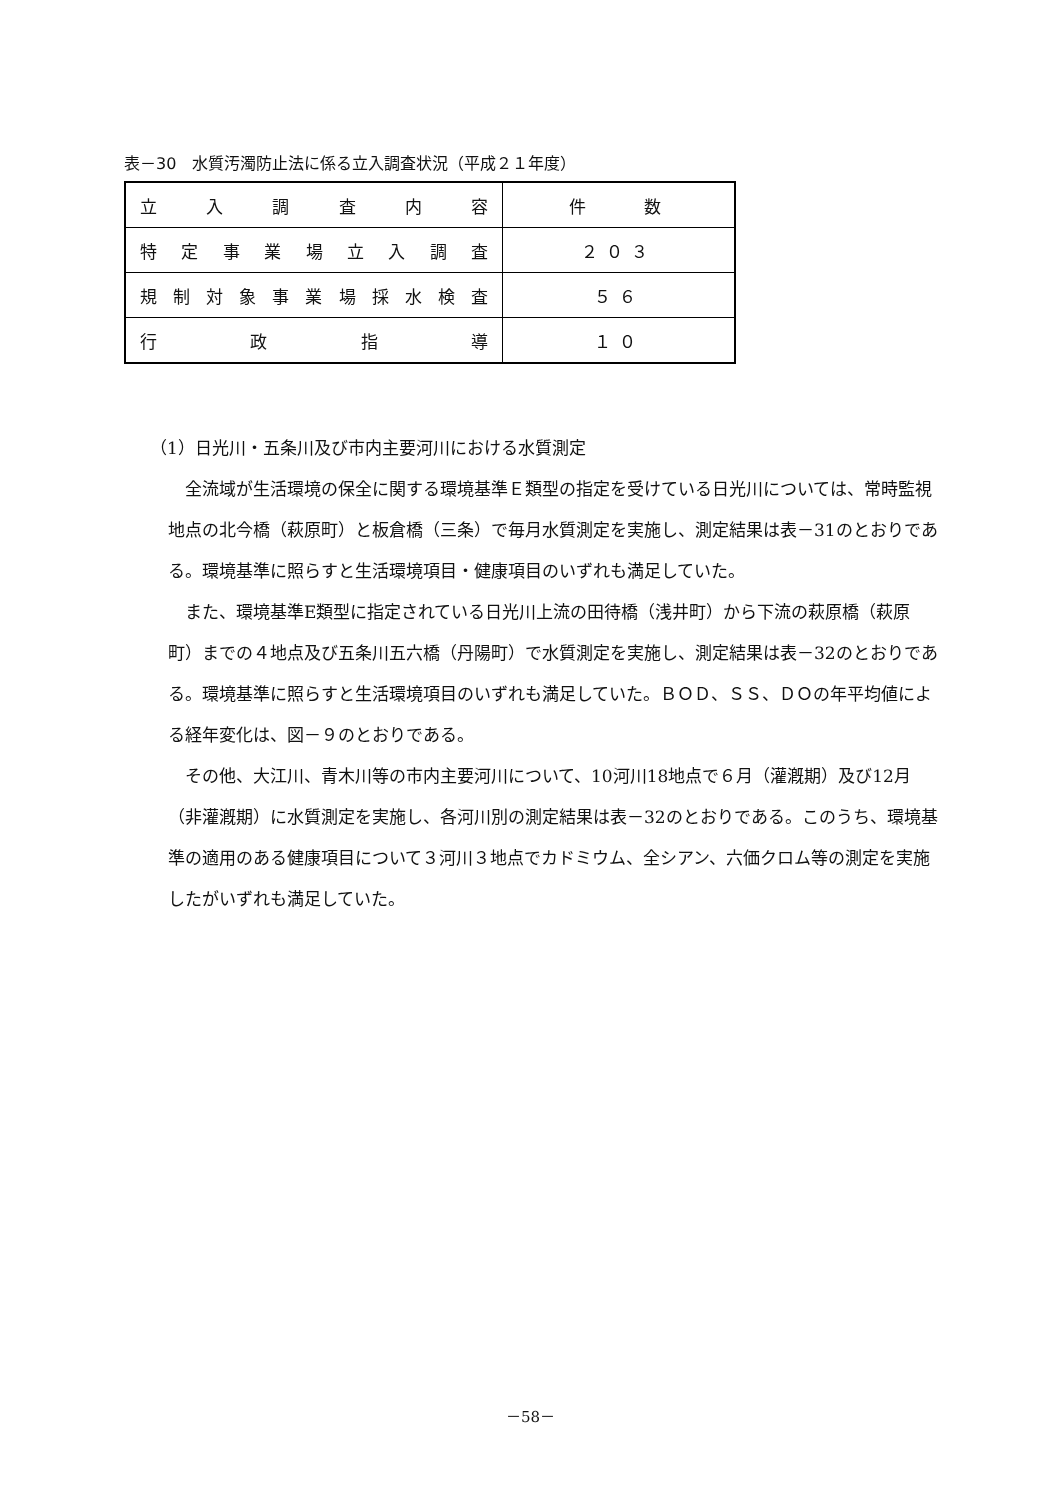表－30　水質汚濁防止法に係る立入調査状況（平成２１年度）
| 立 入 調 査 内 容 | 件 数 |
| 特定事業場立入調査 | ２０３ |
| 規制対象事業場採水検査 | ５６ |
| 行 政 指 導 | １０ |
（1）日光川・五条川及び市内主要河川における水質測定
全流域が生活環境の保全に関する環境基準Ｅ類型の指定を受けている日光川については、常時監視地点の北今橋（萩原町）と板倉橋（三条）で毎月水質測定を実施し、測定結果は表－31のとおりである。環境基準に照らすと生活環境項目・健康項目のいずれも満足していた。
また、環境基準E類型に指定されている日光川上流の田待橋（浅井町）から下流の萩原橋（萩原町）までの４地点及び五条川五六橋（丹陽町）で水質測定を実施し、測定結果は表－32のとおりである。環境基準に照らすと生活環境項目のいずれも満足していた。ＢＯＤ、ＳＳ、ＤＯの年平均値による経年変化は、図－９のとおりである。
その他、大江川、青木川等の市内主要河川について、10河川18地点で６月（灌漑期）及び12月（非灌漑期）に水質測定を実施し、各河川別の測定結果は表－32のとおりである。このうち、環境基準の適用のある健康項目について３河川３地点でカドミウム、全シアン、六価クロム等の測定を実施したがいずれも満足していた。
－58－